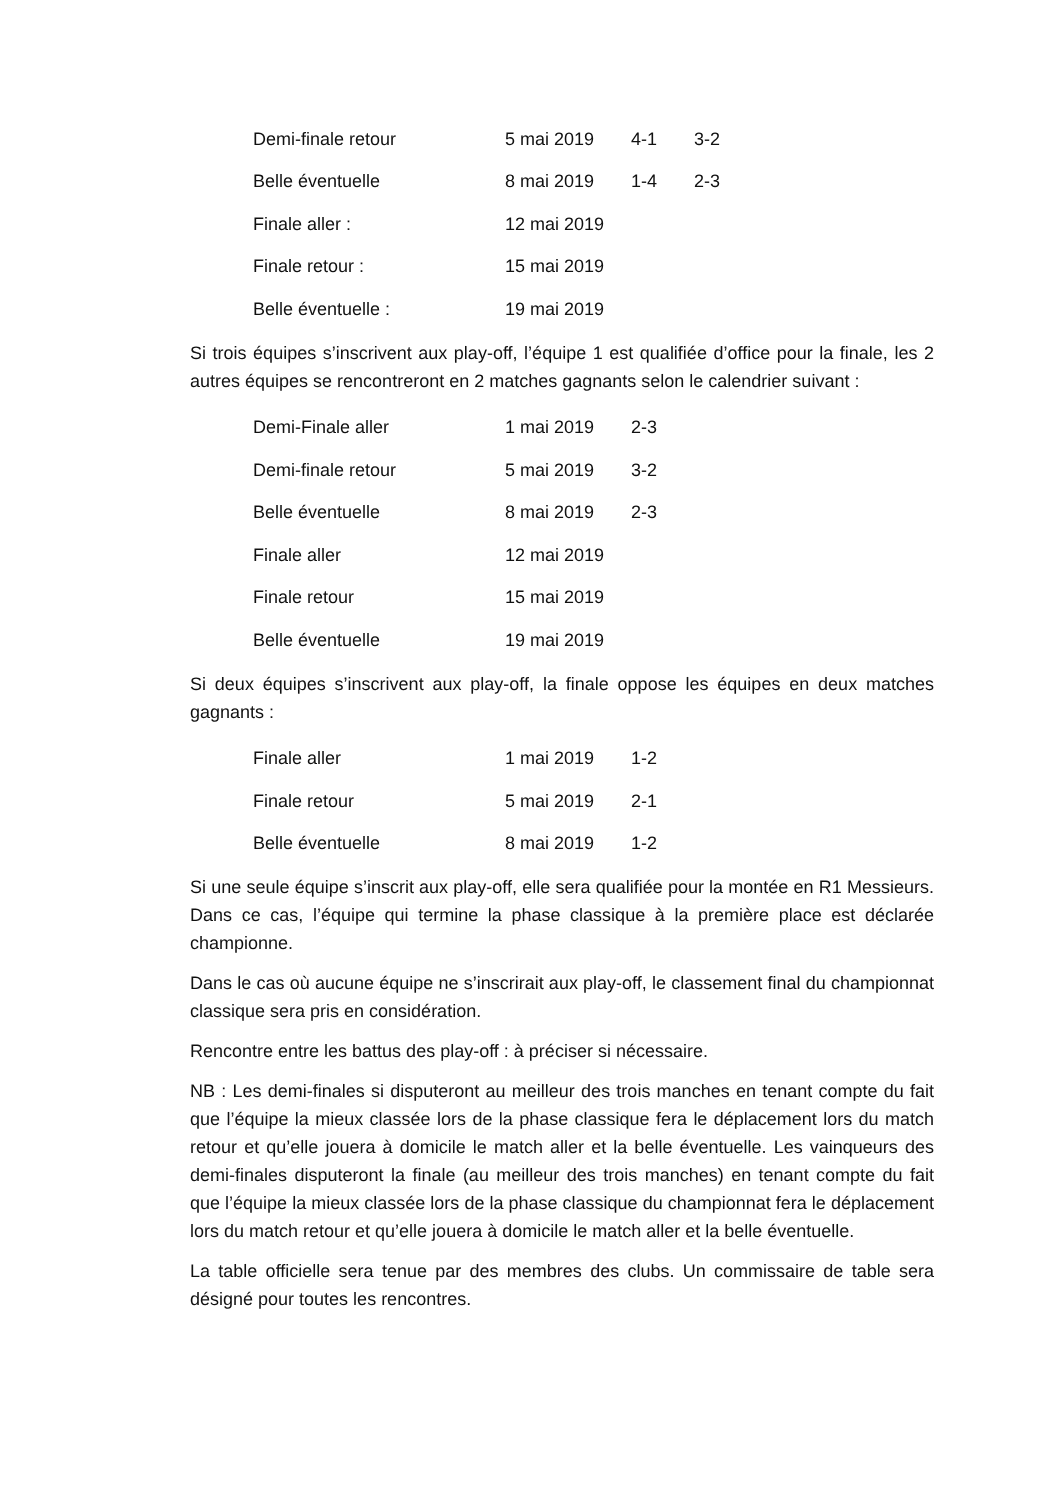| Demi-finale retour | 5 mai 2019 | 4-1 | 3-2 |
| Belle éventuelle | 8 mai 2019 | 1-4 | 2-3 |
| Finale aller : | 12 mai 2019 | | |
| Finale retour : | 15 mai 2019 | | |
| Belle éventuelle : | 19 mai 2019 | | |
Si trois équipes s’inscrivent aux play-off, l’équipe 1 est qualifiée d’office pour la finale, les 2 autres équipes se rencontreront en 2 matches gagnants selon le calendrier suivant :
| Demi-Finale aller | 1 mai 2019 | 2-3 |
| Demi-finale retour | 5 mai 2019 | 3-2 |
| Belle éventuelle | 8 mai 2019 | 2-3 |
| Finale aller | 12 mai 2019 | |
| Finale retour | 15 mai 2019 | |
| Belle éventuelle | 19 mai 2019 | |
Si deux équipes s’inscrivent aux play-off, la finale oppose les équipes en deux matches gagnants :
| Finale aller | 1 mai 2019 | 1-2 |
| Finale retour | 5 mai 2019 | 2-1 |
| Belle éventuelle | 8 mai 2019 | 1-2 |
Si une seule équipe s’inscrit aux play-off, elle sera qualifiée pour la montée en R1 Messieurs. Dans ce cas, l’équipe qui termine la phase classique à la première place est déclarée championne.
Dans le cas où aucune équipe ne s’inscrirait aux play-off, le classement final du championnat classique sera pris en considération.
Rencontre entre les battus des play-off : à préciser si nécessaire.
NB : Les demi-finales si disputeront au meilleur des trois manches en tenant compte du fait que l’équipe la mieux classée lors de la phase classique fera le déplacement lors du match retour et qu’elle jouera à domicile le match aller et la belle éventuelle. Les vainqueurs des demi-finales disputeront la finale (au meilleur des trois manches) en tenant compte du fait que l’équipe la mieux classée lors de la phase classique du championnat fera le déplacement lors du match retour et qu’elle jouera à domicile le match aller et la belle éventuelle.
La table officielle sera tenue par des membres des clubs. Un commissaire de table sera désigné pour toutes les rencontres.